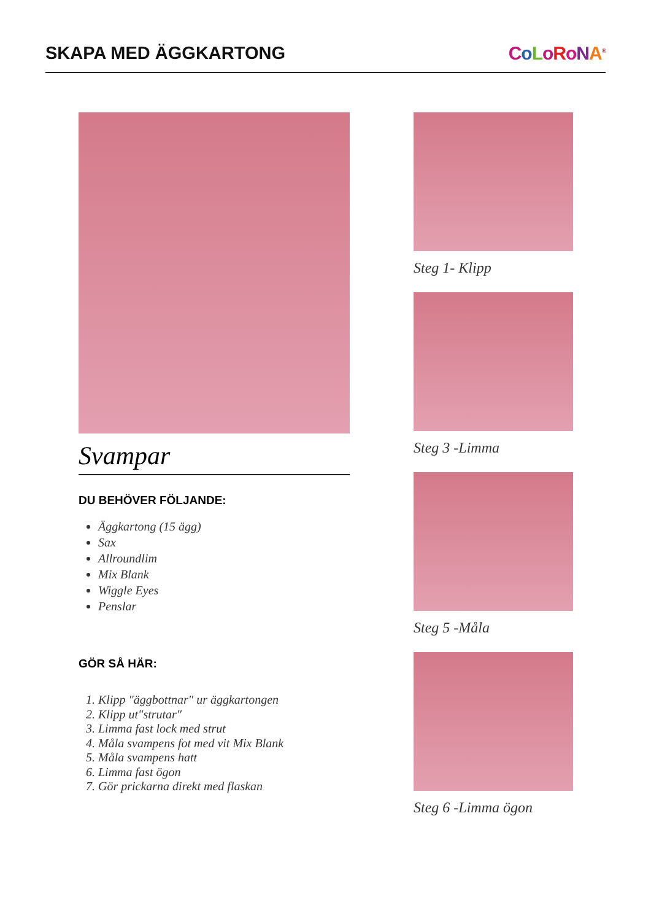SKAPA MED ÄGGKARTONG CoLoRoNA<sup>®</sup>
Svampar
DU BEHÖVER FÖLJANDE:
Äggkartong (15 ägg)
Sax
Allroundlim
Mix Blank
Wiggle Eyes
Penslar
GÖR SÅ HÄR:
1. Klipp "äggbottnar" ur äggkartongen
2. Klipp ut"strutar"
3. Limma fast lock med strut
4. Måla svampens fot med vit Mix Blank
5. Måla svampens hatt
6. Limma fast ögon
7. Gör prickarna direkt med flaskan
Steg 1- Klipp
Steg 3 -Limma
Steg 5 -Måla
Steg 6 -Limma ögon